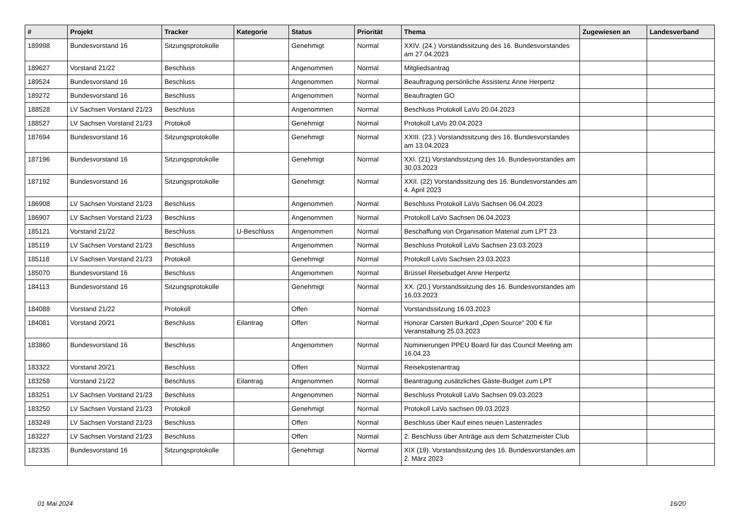| # | Projekt | Tracker | Kategorie | Status | Priorität | Thema | Zugewiesen an | Landesverband |
| --- | --- | --- | --- | --- | --- | --- | --- | --- |
| 189998 | Bundesvorstand 16 | Sitzungsprotokolle | | Genehmigt | Normal | XXIV. (24.) Vorstandssitzung des 16. Bundesvorstandes am 27.04.2023 | | |
| 189627 | Vorstand 21/22 | Beschluss | | Angenommen | Normal | Mitgliedsantrag | | |
| 189524 | Bundesvorstand 16 | Beschluss | | Angenommen | Normal | Beauftragung persönliche Assistenz Anne Herpertz | | |
| 189272 | Bundesvorstand 16 | Beschluss | | Angenommen | Normal | Beauftragten GO | | |
| 188528 | LV Sachsen Vorstand 21/23 | Beschluss | | Angenommen | Normal | Beschluss Protokoll LaVo 20.04.2023 | | |
| 188527 | LV Sachsen Vorstand 21/23 | Protokoll | | Genehmigt | Normal | Protokoll LaVo 20.04.2023 | | |
| 187694 | Bundesvorstand 16 | Sitzungsprotokolle | | Genehmigt | Normal | XXIII. (23.) Vorstandssitzung des 16. Bundesvorstandes am 13.04.2023 | | |
| 187196 | Bundesvorstand 16 | Sitzungsprotokolle | | Genehmigt | Normal | XXI. (21) Vorstandssitzung des 16. Bundesvorstandes am 30.03.2023 | | |
| 187192 | Bundesvorstand 16 | Sitzungsprotokolle | | Genehmigt | Normal | XXII. (22) Vorstandssitzung des 16. Bundesvorstandes am 4. April 2023 | | |
| 186908 | LV Sachsen Vorstand 21/23 | Beschluss | | Angenommen | Normal | Beschluss Protokoll LaVo Sachsen 06.04.2023 | | |
| 186907 | LV Sachsen Vorstand 21/23 | Beschluss | | Angenommen | Normal | Protokoll LaVo Sachsen 06.04.2023 | | |
| 185121 | Vorstand 21/22 | Beschluss | U-Beschluss | Angenommen | Normal | Beschaffung von Organisation Material zum LPT 23 | | |
| 185119 | LV Sachsen Vorstand 21/23 | Beschluss | | Angenommen | Normal | Beschluss Protokoll LaVo Sachsen 23.03.2023 | | |
| 185118 | LV Sachsen Vorstand 21/23 | Protokoll | | Genehmigt | Normal | Protokoll LaVo Sachsen 23.03.2023 | | |
| 185070 | Bundesvorstand 16 | Beschluss | | Angenommen | Normal | Brüssel Reisebudget Anne Herpertz | | |
| 184113 | Bundesvorstand 16 | Sitzungsprotokolle | | Genehmigt | Normal | XX. (20.) Vorstandssitzung des 16. Bundesvorstandes am 16.03.2023 | | |
| 184088 | Vorstand 21/22 | Protokoll | | Offen | Normal | Vorstandssitzung 16.03.2023 | | |
| 184081 | Vorstand 20/21 | Beschluss | Eilantrag | Offen | Normal | Honorar Carsten Burkard „Open Source“ 200 € für Veranstaltung 25.03.2023 | | |
| 183860 | Bundesvorstand 16 | Beschluss | | Angenommen | Normal | Nominierungen PPEU Board für das Council Meeting am 16.04.23 | | |
| 183322 | Vorstand 20/21 | Beschluss | | Offen | Normal | Reisekostenantrag | | |
| 183258 | Vorstand 21/22 | Beschluss | Eilantrag | Angenommen | Normal | Beantragung zusätzliches Gäste-Budget zum LPT | | |
| 183251 | LV Sachsen Vorstand 21/23 | Beschluss | | Angenommen | Normal | Beschluss Protokoll LaVo Sachsen 09.03.2023 | | |
| 183250 | LV Sachsen Vorstand 21/23 | Protokoll | | Genehmigt | Normal | Protokoll LaVo sachsen 09.03.2023 | | |
| 183249 | LV Sachsen Vorstand 21/23 | Beschluss | | Offen | Normal | Beschluss über Kauf eines neuen Lastenrades | | |
| 183227 | LV Sachsen Vorstand 21/23 | Beschluss | | Offen | Normal | 2. Beschluss über Anträge aus dem Schatzmeister Club | | |
| 182335 | Bundesvorstand 16 | Sitzungsprotokolle | | Genehmigt | Normal | XIX (19). Vorstandssitzung des 16. Bundesvorstandes am 2. März 2023 | | |
01 Mai 2024 16/20